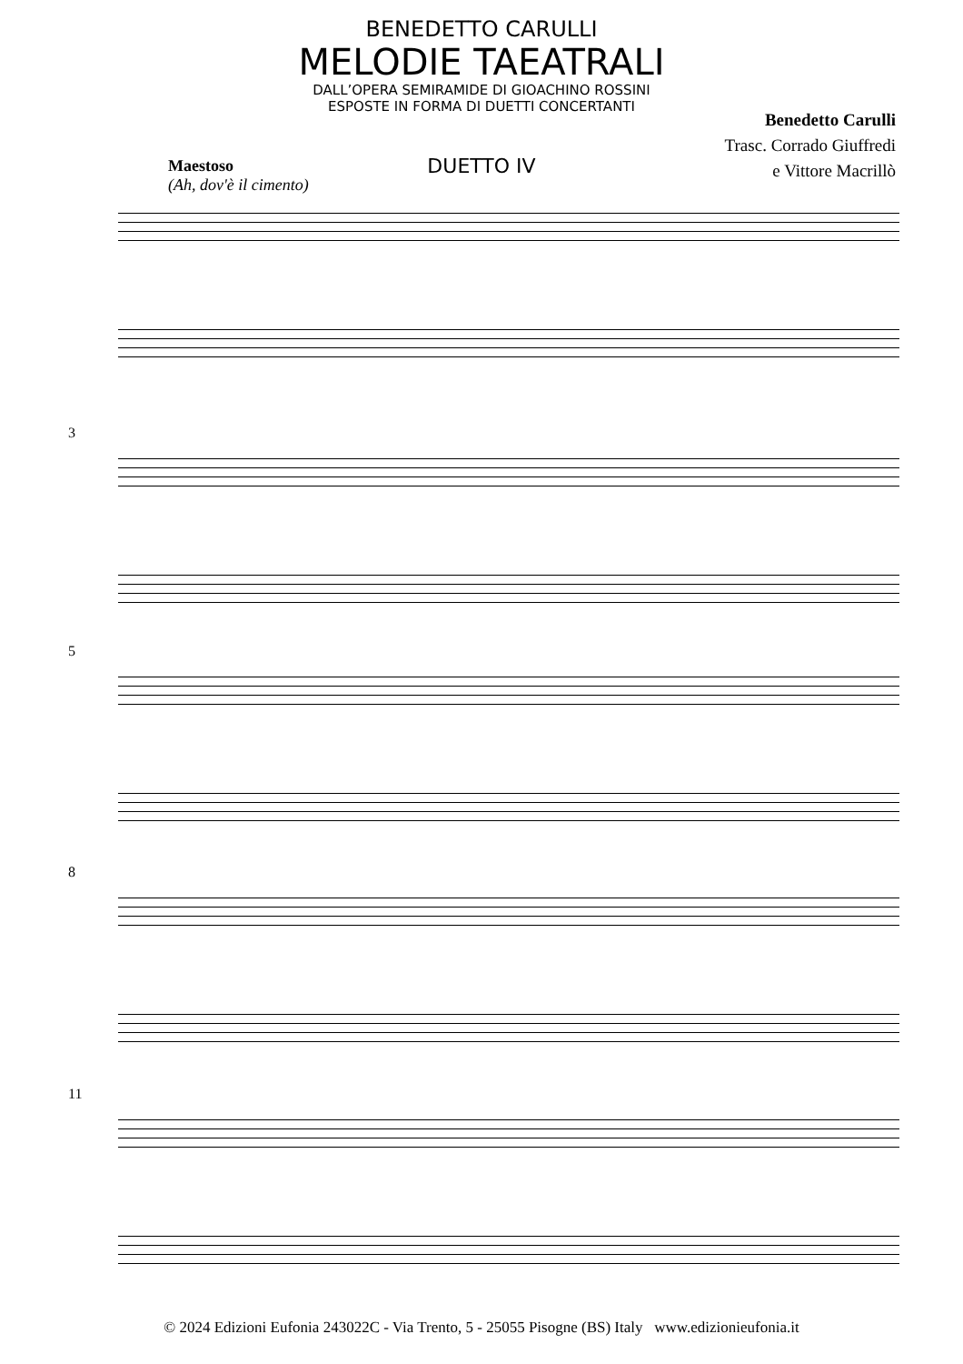BENEDETTO CARULLI
MELODIE TAEATRALI
DALL’OPERA SEMIRAMIDE DI GIOACHINO ROSSINI
ESPOSTE IN FORMA DI DUETTI CONCERTANTI
Benedetto Carulli
Trasc. Corrado Giuffredi
e Vittore Macrillò
DUETTO IV
Maestoso
(Ah, dov'è il cimento)
3
5
8
11
© 2024 Edizioni Eufonia 243022C - Via Trento, 5 - 25055 Pisogne (BS) Italy www.edizionieufonia.it